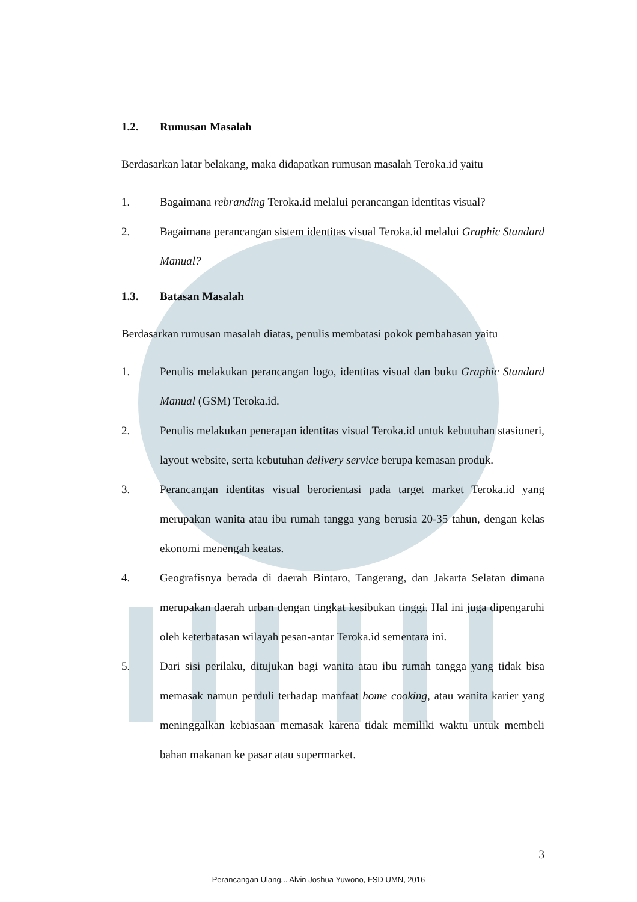1.2. Rumusan Masalah
Berdasarkan latar belakang, maka didapatkan rumusan masalah Teroka.id yaitu
1. Bagaimana rebranding Teroka.id melalui perancangan identitas visual?
2. Bagaimana perancangan sistem identitas visual Teroka.id melalui Graphic Standard Manual?
1.3. Batasan Masalah
Berdasarkan rumusan masalah diatas, penulis membatasi pokok pembahasan yaitu
1. Penulis melakukan perancangan logo, identitas visual dan buku Graphic Standard Manual (GSM) Teroka.id.
2. Penulis melakukan penerapan identitas visual Teroka.id untuk kebutuhan stasioneri, layout website, serta kebutuhan delivery service berupa kemasan produk.
3. Perancangan identitas visual berorientasi pada target market Teroka.id yang merupakan wanita atau ibu rumah tangga yang berusia 20-35 tahun, dengan kelas ekonomi menengah keatas.
4. Geografisnya berada di daerah Bintaro, Tangerang, dan Jakarta Selatan dimana merupakan daerah urban dengan tingkat kesibukan tinggi. Hal ini juga dipengaruhi oleh keterbatasan wilayah pesan-antar Teroka.id sementara ini.
5. Dari sisi perilaku, ditujukan bagi wanita atau ibu rumah tangga yang tidak bisa memasak namun perduli terhadap manfaat home cooking, atau wanita karier yang meninggalkan kebiasaan memasak karena tidak memiliki waktu untuk membeli bahan makanan ke pasar atau supermarket.
3
Perancangan Ulang... Alvin Joshua Yuwono, FSD UMN, 2016